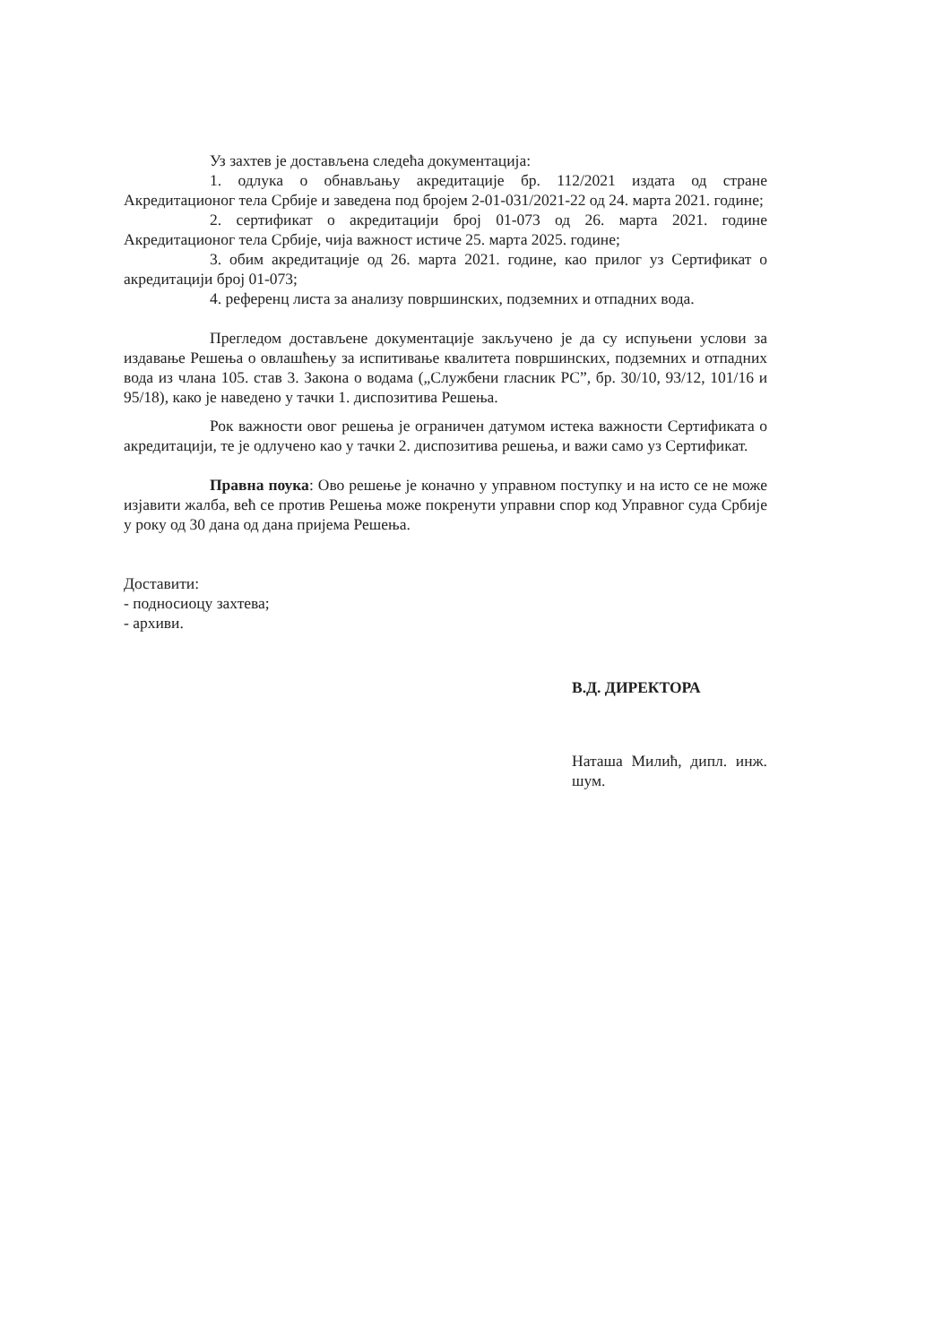Уз захтев је достављена следећа документација:
1. одлука о обнављању акредитације бр. 112/2021 издата од стране Акредитационог тела Србије и заведена под бројем 2-01-031/2021-22 од 24. марта 2021. године;
2. сертификат о акредитацији број 01-073 од 26. марта 2021. године Акредитационог тела Србије, чија важност истиче 25. марта 2025. године;
3. обим акредитације од 26. марта 2021. године, као прилог уз Сертификат о акредитацији број 01-073;
4. референц листа за анализу површинских, подземних и отпадних вода.
Прегледом достављене документације закључено је да су испуњени услови за издавање Решења о овлашћењу за испитивање квалитета површинских, подземних и отпадних вода из члана 105. став 3. Закона о водама („Службени гласник РС”, бр. 30/10, 93/12, 101/16 и 95/18), како је наведено у тачки 1. диспозитива Решења.
Рок важности овог решења је ограничен датумом истека важности Сертификата о акредитацији, те је одлучено као у тачки 2. диспозитива решења, и важи само уз Сертификат.
Правна поука: Ово решење је коначно у управном поступку и на исто се не може изјавити жалба, већ се против Решења може покренути управни спор код Управног суда Србије у року од 30 дана од дана пријема Решења.
Доставити:
- подносиоцу захтева;
- архиви.
В.Д. ДИРЕКТОРА
Наташа Милић, дипл. инж. шум.